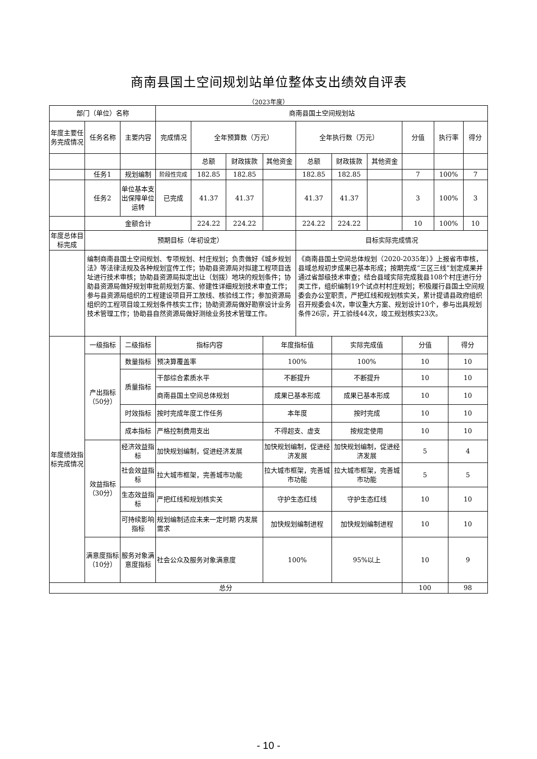商南县国土空间规划站单位整体支出绩效自评表
（2023年度）
| 部门（单位）名称 | | | 商南县国土空间规划站 | | | | | | | | | | |
| 年度主要任务完成情况 | 任务名称 | 主要内容 | 完成情况 | 全年预算数（万元） | | | 全年执行数（万元） | | | 分值 | 执行率 | | 得分 |
| | | | | 总额 | 财政拨款 | 其他资金 | 总额 | 财政拨款 | 其他资金 | | | | |
| | 任务1 | 规划编制 | 阶段性完成 | 182.85 | 182.85 | | 182.85 | 182.85 | | 7 | 100% | | 7 |
| | 任务2 | 单位基本支出保障单位运转 | 已完成 | 41.37 | 41.37 | | 41.37 | 41.37 | | 3 | 100% | | 3 |
| | 金额合计 | | | 224.22 | 224.22 | | 224.22 | 224.22 | | 10 | 100% | | 10 |
| 年度总体目标完成 | 预期目标（年初设定） | | | | | | 目标实际完成情况 | | | | | | |
| | 编制商南县国土空间规划、专项规划、村庄规划；负责做好《城乡规划法》等法律法规及各种规划宣传工作；协助县资源局对拟建工程项目选址进行技术审核；协助县资源局拟定出让（划拨）地块的规划条件；协助县资源局做好规划审批前规划方案、修建性详细规划技术审查工作；参与县资源局组织的工程建设项目开工放线、核验线工作；参加资源局组织的工程项目竣工规划条件核实工作；协助资源局做好勘察设计业务技术管理工作；协助县自然资源局做好测绘业务技术管理工作。 | | | | | | 《商南县国土空间总体规划（2020-2035年）》上报省市审核，县域总规初步成果已基本形成；按期完成“三区三线”划定成果并通过省部级技术审查；结合县域实际完成我县108个村庄进行分类工作，组织编制19个试点村村庄规划；积极履行县国土空间规委会办公室职责，严把红线和规划核实关，累计提请县政府组织召开规委会4次，审议重大方案、规划设计10个，参与出具规划条件26宗，开工验线44次，竣工规划核实23次。 | | | | | | |
| 年度绩效指标完成情况 | 一级指标 | 二级指标 | 指标内容 | | | 年度指标值 | | 实际完成值 | | 分值 | | 得分 | |
| | 产出指标（50分） | 数量指标 | 预决算覆盖率 | | | 100% | | 100% | | 10 | | 10 | |
| | | 质量指标 | 干部综合素质水平 | | | 不断提升 | | 不断提升 | | 10 | | 10 | |
| | | | 商南县国土空间总体规划 | | | 成果已基本形成 | | 成果已基本形成 | | 10 | | 10 | |
| | | 时效指标 | 按时完成年度工作任务 | | | 本年度 | | 按时完成 | | 10 | | 10 | |
| | | 成本指标 | 严格控制费用支出 | | | 不得超支、虚支 | | 按规定使用 | | 10 | | 10 | |
| | 效益指标（30分） | 经济效益指标 | 加快规划编制，促进经济发展 | | | 加快规划编制，促进经济发展 | | 加快规划编制，促进经济发展 | | 5 | | 4 | |
| | | 社会效益指标 | 拉大城市框架，完善城市功能 | | | 拉大城市框架，完善城市功能 | | 拉大城市框架，完善城市功能 | | 5 | | 5 | |
| | | 生态效益指标 | 严把红线和规划核实关 | | | 守护生态红线 | | 守护生态红线 | | 10 | | 10 | |
| | | 可持续影响指标 | 规划编制适应未来一定时期 内发展需求 | | | 加快规划编制进程 | | 加快规划编制进程 | | 10 | | 10 | |
| | 满意度指标（10分） | 服务对象满意度指标 | 社会公众及服务对象满意度 | | | 100% | | 95%以上 | | 10 | | 9 | |
| 总分 | | | | | | | | | | 100 | | 98 | |
- 10 -